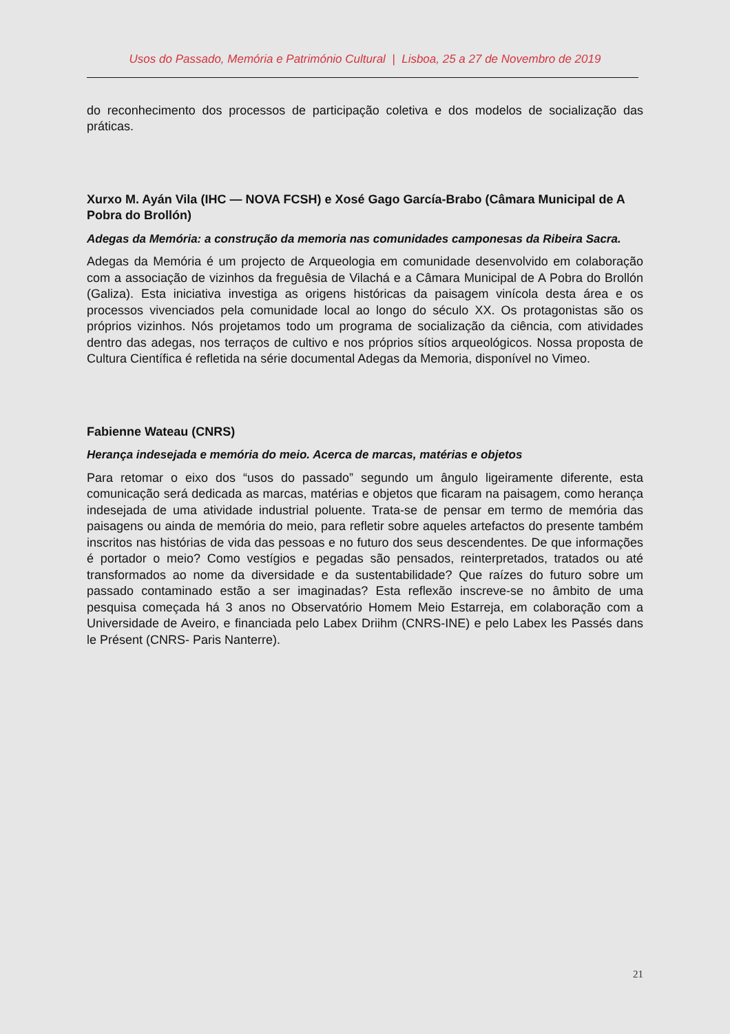Usos do Passado, Memória e Património Cultural | Lisboa, 25 a 27 de Novembro de 2019
do reconhecimento dos processos de participação coletiva e dos modelos de socialização das práticas.
Xurxo M. Ayán Vila (IHC — NOVA FCSH) e Xosé Gago García-Brabo (Câmara Municipal de A Pobra do Brollón)
Adegas da Memória: a construção da memoria nas comunidades camponesas da Ribeira Sacra.
Adegas da Memória é um projecto de Arqueologia em comunidade desenvolvido em colaboração com a associação de vizinhos da freguêsia de Vilachá e a Câmara Municipal de A Pobra do Brollón (Galiza). Esta iniciativa investiga as origens históricas da paisagem vinícola desta área e os processos vivenciados pela comunidade local ao longo do século XX. Os protagonistas são os próprios vizinhos. Nós projetamos todo um programa de socialização da ciência, com atividades dentro das adegas, nos terraços de cultivo e nos próprios sítios arqueológicos. Nossa proposta de Cultura Científica é refletida na série documental Adegas da Memoria, disponível no Vimeo.
Fabienne Wateau (CNRS)
Herança indesejada e memória do meio. Acerca de marcas, matérias e objetos
Para retomar o eixo dos “usos do passado” segundo um ângulo ligeiramente diferente, esta comunicação será dedicada as marcas, matérias e objetos que ficaram na paisagem, como herança indesejada de uma atividade industrial poluente. Trata-se de pensar em termo de memória das paisagens ou ainda de memória do meio, para refletir sobre aqueles artefactos do presente também inscritos nas histórias de vida das pessoas e no futuro dos seus descendentes. De que informações é portador o meio? Como vestígios e pegadas são pensados, reinterpretados, tratados ou até transformados ao nome da diversidade e da sustentabilidade? Que raízes do futuro sobre um passado contaminado estão a ser imaginadas? Esta reflexão inscreve-se no âmbito de uma pesquisa começada há 3 anos no Observatório Homem Meio Estarreja, em colaboração com a Universidade de Aveiro, e financiada pelo Labex Driihm (CNRS-INE) e pelo Labex les Passés dans le Présent (CNRS- Paris Nanterre).
21